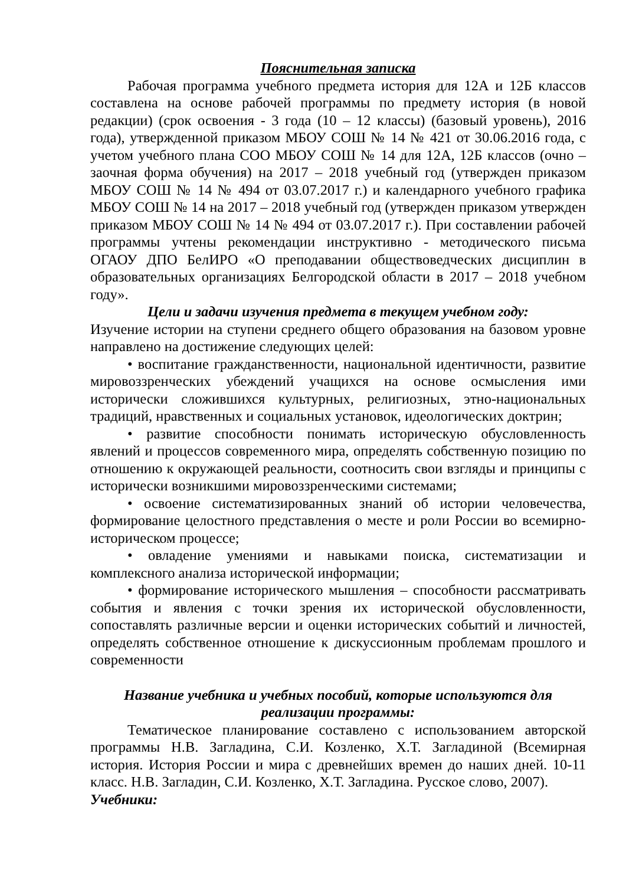Пояснительная записка
Рабочая программа учебного предмета история для 12А и 12Б классов составлена на основе рабочей программы по предмету история (в новой редакции) (срок освоения - 3 года (10 – 12 классы) (базовый уровень), 2016 года), утвержденной приказом МБОУ СОШ № 14 № 421 от 30.06.2016 года, с учетом учебного плана СОО МБОУ СОШ № 14 для 12А, 12Б классов (очно – заочная форма обучения) на 2017 – 2018 учебный год (утвержден приказом МБОУ СОШ № 14 № 494 от 03.07.2017 г.) и календарного учебного графика МБОУ СОШ № 14 на 2017 – 2018 учебный год (утвержден приказом утвержден приказом МБОУ СОШ № 14 № 494 от 03.07.2017 г.). При составлении рабочей программы учтены рекомендации инструктивно - методического письма ОГАОУ ДПО БелИРО «О преподавании обществоведческих дисциплин в образовательных организациях Белгородской области в 2017 – 2018 учебном году».
Цели и задачи изучения предмета в текущем учебном году:
Изучение истории на ступени среднего общего образования на базовом уровне направлено на достижение следующих целей:
• воспитание гражданственности, национальной идентичности, развитие мировоззренческих убеждений учащихся на основе осмысления ими исторически сложившихся культурных, религиозных, этно-национальных традиций, нравственных и социальных установок, идеологических доктрин;
• развитие способности понимать историческую обусловленность явлений и процессов современного мира, определять собственную позицию по отношению к окружающей реальности, соотносить свои взгляды и принципы с исторически возникшими мировоззренческими системами;
• освоение систематизированных знаний об истории человечества, формирование целостного представления о месте и роли России во всемирно-историческом процессе;
• овладение умениями и навыками поиска, систематизации и комплексного анализа исторической информации;
• формирование исторического мышления – способности рассматривать события и явления с точки зрения их исторической обусловленности, сопоставлять различные версии и оценки исторических событий и личностей, определять собственное отношение к дискуссионным проблемам прошлого и современности
Название учебника и учебных пособий, которые используются для реализации программы:
Тематическое планирование составлено с использованием авторской программы Н.В. Загладина, С.И. Козленко, Х.Т. Загладиной (Всемирная история. История России и мира с древнейших времен до наших дней. 10-11 класс. Н.В. Загладин, С.И. Козленко, Х.Т. Загладина. Русское слово, 2007).
Учебники: